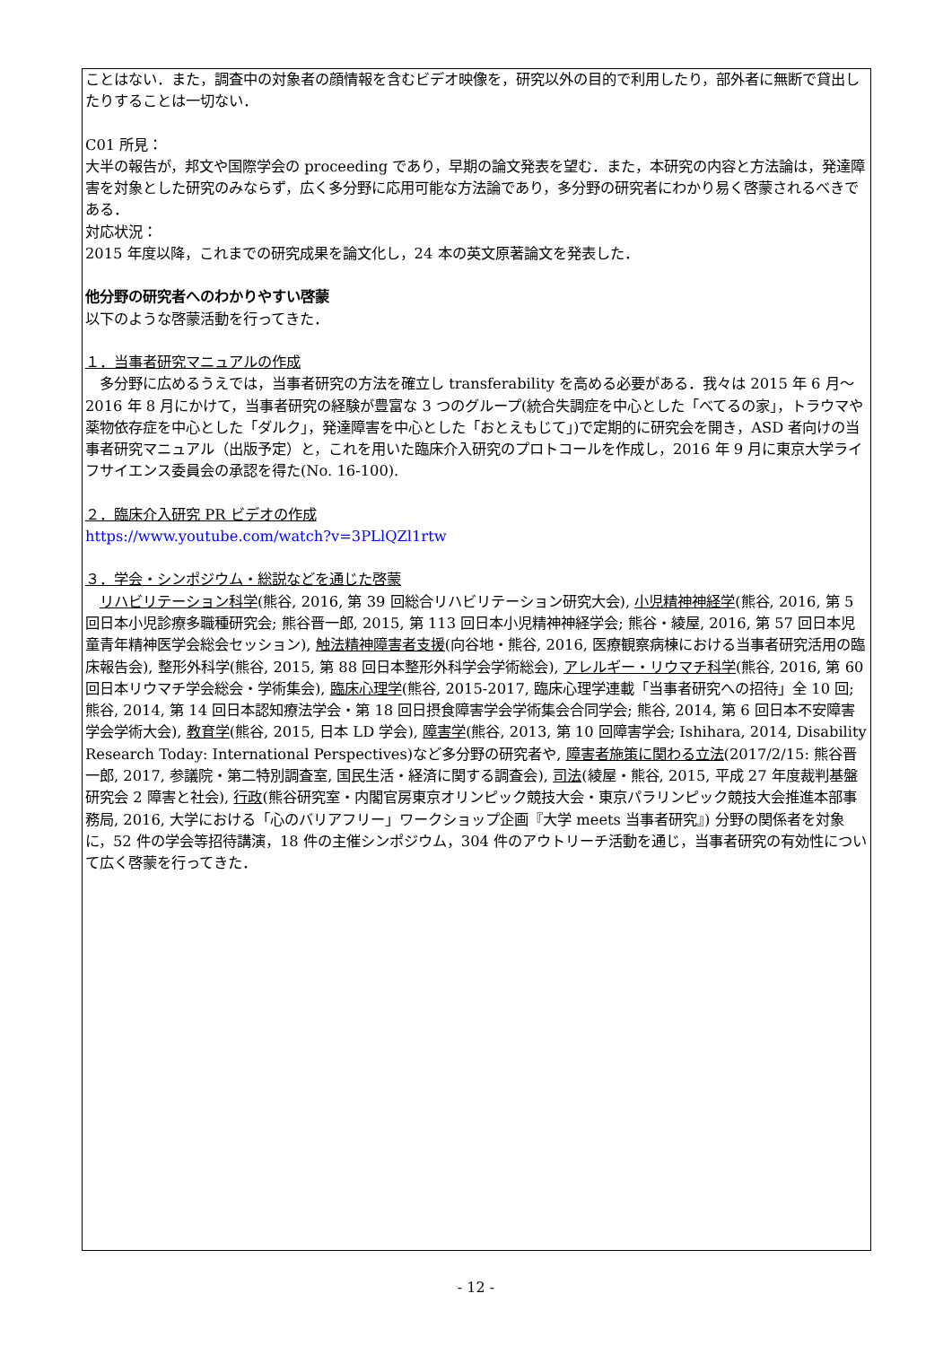ことはない．また，調査中の対象者の顔情報を含むビデオ映像を，研究以外の目的で利用したり，部外者に無断で貸出したりすることは一切ない．
C01 所見：
大半の報告が，邦文や国際学会の proceeding であり，早期の論文発表を望む．また，本研究の内容と方法論は，発達障害を対象とした研究のみならず，広く多分野に応用可能な方法論であり，多分野の研究者にわかり易く啓蒙されるべきである．
対応状況：
2015 年度以降，これまでの研究成果を論文化し，24 本の英文原著論文を発表した．
他分野の研究者へのわかりやすい啓蒙
以下のような啓蒙活動を行ってきた．
１．当事者研究マニュアルの作成
　多分野に広めるうえでは，当事者研究の方法を確立し transferability を高める必要がある．我々は 2015 年 6 月～2016 年 8 月にかけて，当事者研究の経験が豊富な 3 つのグループ(統合失調症を中心とした「べてるの家」，トラウマや薬物依存症を中心とした「ダルク」，発達障害を中心とした「おとえもじて」)で定期的に研究会を開き，ASD 者向けの当事者研究マニュアル（出版予定）と，これを用いた臨床介入研究のプロトコールを作成し，2016 年 9 月に東京大学ライフサイエンス委員会の承認を得た(No. 16-100).
２．臨床介入研究 PR ビデオの作成
https://www.youtube.com/watch?v=3PLlQZl1rtw
３．学会・シンポジウム・総説などを通じた啓蒙
　リハビリテーション科学(熊谷, 2016, 第 39 回総合リハビリテーション研究大会), 小児精神神経学(熊谷, 2016, 第 5 回日本小児診療多職種研究会; 熊谷晋一郎, 2015, 第 113 回日本小児精神神経学会; 熊谷・綾屋, 2016, 第 57 回日本児童青年精神医学会総会セッション), 触法精神障害者支援(向谷地・熊谷, 2016, 医療観察病棟における当事者研究活用の臨床報告会), 整形外科学(熊谷, 2015, 第 88 回日本整形外科学会学術総会), アレルギー・リウマチ科学(熊谷, 2016, 第 60 回日本リウマチ学会総会・学術集会), 臨床心理学(熊谷, 2015-2017, 臨床心理学連載「当事者研究への招待」全 10 回; 熊谷, 2014, 第 14 回日本認知療法学会・第 18 回日摂食障害学会学術集会合同学会; 熊谷, 2014, 第 6 回日本不安障害学会学術大会), 教育学(熊谷, 2015, 日本 LD 学会), 障害学(熊谷, 2013, 第 10 回障害学会; Ishihara, 2014, Disability Research Today: International Perspectives)など多分野の研究者や, 障害者施策に関わる立法(2017/2/15: 熊谷晋一郎, 2017, 参議院・第二特別調査室, 国民生活・経済に関する調査会), 司法(綾屋・熊谷, 2015, 平成 27 年度裁判基盤研究会 2 障害と社会), 行政(熊谷研究室・内閣官房東京オリンピック競技大会・東京パラリンピック競技大会推進本部事務局, 2016, 大学における「心のバリアフリー」ワークショップ企画『大学 meets 当事者研究』) 分野の関係者を対象に，52 件の学会等招待講演，18 件の主催シンポジウム，304 件のアウトリーチ活動を通じ，当事者研究の有効性について広く啓蒙を行ってきた．
- 12 -